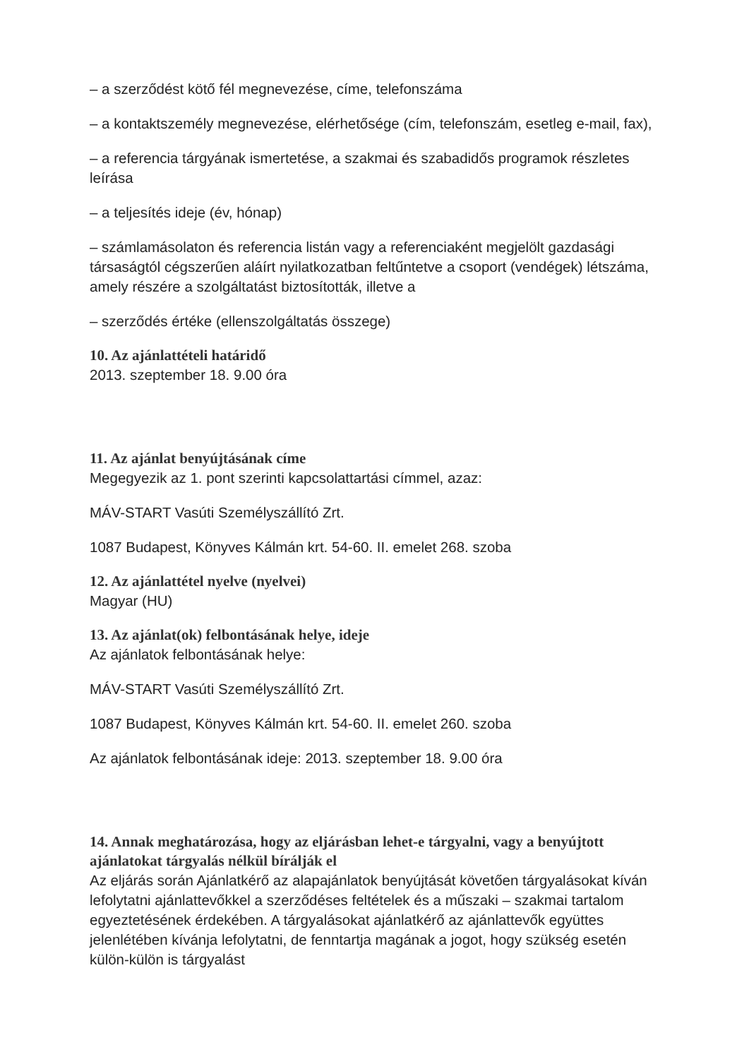– a szerződést kötő fél megnevezése, címe, telefonszáma
– a kontaktszemély megnevezése, elérhetősége (cím, telefonszám, esetleg e-mail, fax),
– a referencia tárgyának ismertetése, a szakmai és szabadidős programok részletes leírása
– a teljesítés ideje (év, hónap)
– számlamásolaton és referencia listán vagy a referenciaként megjelölt gazdasági társaságtól cégszerűen aláírt nyilatkozatban feltűntetve a csoport (vendégek) létszáma, amely részére a szolgáltatást biztosították, illetve a
– szerződés értéke (ellenszolgáltatás összege)
10. Az ajánlattételi határidő
2013. szeptember 18. 9.00 óra
11. Az ajánlat benyújtásának címe
Megegyezik az 1. pont szerinti kapcsolattartási címmel, azaz:
MÁV-START Vasúti Személyszállító Zrt.
1087 Budapest, Könyves Kálmán krt. 54-60. II. emelet 268. szoba
12. Az ajánlattétel nyelve (nyelvei)
Magyar (HU)
13. Az ajánlat(ok) felbontásának helye, ideje
Az ajánlatok felbontásának helye:
MÁV-START Vasúti Személyszállító Zrt.
1087 Budapest, Könyves Kálmán krt. 54-60. II. emelet 260. szoba
Az ajánlatok felbontásának ideje: 2013. szeptember 18. 9.00 óra
14. Annak meghatározása, hogy az eljárásban lehet-e tárgyalni, vagy a benyújtott ajánlatokat tárgyalás nélkül bírálják el
Az eljárás során Ajánlatkérő az alapajánlatok benyújtását követően tárgyalásokat kíván lefolytatni ajánlattevőkkel a szerződéses feltételek és a műszaki – szakmai tartalom egyeztetésének érdekében. A tárgyalásokat ajánlatkérő az ajánlattevők együttes jelenlétében kívánja lefolytatni, de fenntartja magának a jogot, hogy szükség esetén külön-külön is tárgyalást